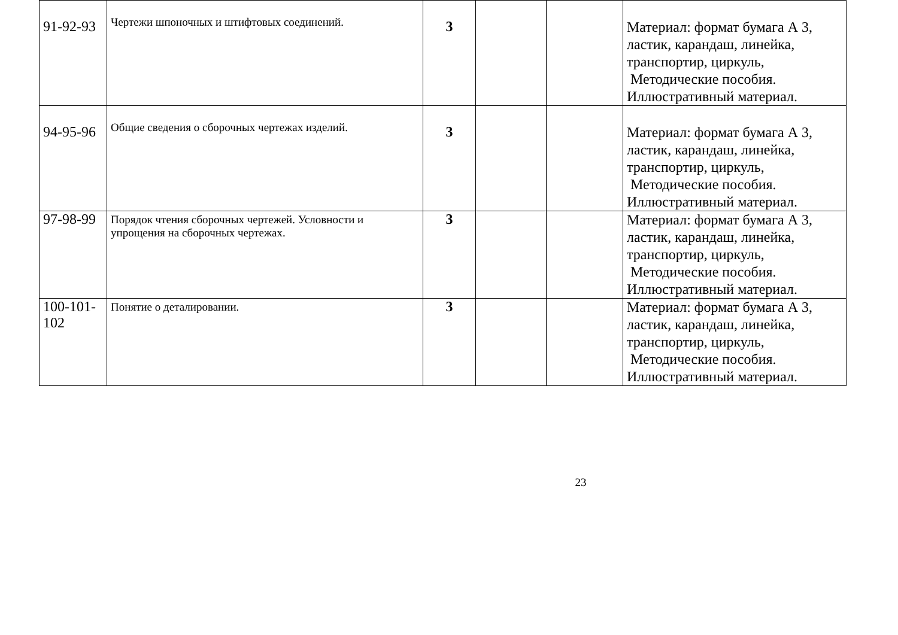| 91-92-93 | Чертежи шпоночных и штифтовых соединений. | 3 | | | Материал: формат бумага А 3, ластик, карандаш, линейка, транспортир, циркуль, Методические пособия. Иллюстративный материал. |
| 94-95-96 | Общие сведения о сборочных чертежах изделий. | 3 | | | Материал: формат бумага А 3, ластик, карандаш, линейка, транспортир, циркуль, Методические пособия. Иллюстративный материал. |
| 97-98-99 | Порядок чтения сборочных чертежей. Условности и упрощения на сборочных чертежах. | 3 | | | Материал: формат бумага А 3, ластик, карандаш, линейка, транспортир, циркуль, Методические пособия. Иллюстративный материал. |
| 100-101- 102 | Понятие о деталировании. | 3 | | | Материал: формат бумага А 3, ластик, карандаш, линейка, транспортир, циркуль, Методические пособия. Иллюстративный материал. |
23